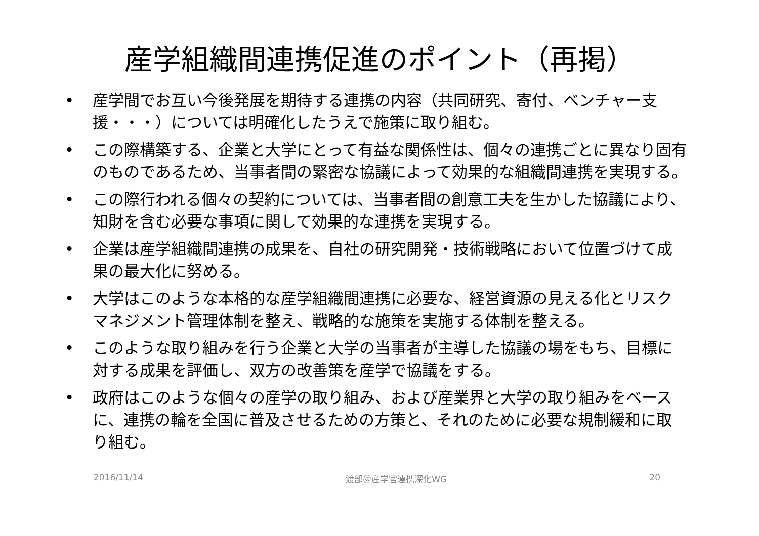産学組織間連携促進のポイント（再掲）
• 産学間でお互い今後発展を期待する連携の内容（共同研究、寄付、ベンチャー支援・・・）については明確化したうえで施策に取り組む。
• この際構築する、企業と大学にとって有益な関係性は、個々の連携ごとに異なり固有のものであるため、当事者間の緊密な協議によって効果的な組織間連携を実現する。
• この際行われる個々の契約については、当事者間の創意工夫を生かした協議により、知財を含む必要な事項に関して効果的な連携を実現する。
• 企業は産学組織間連携の成果を、自社の研究開発・技術戦略において位置づけて成果の最大化に努める。
• 大学はこのような本格的な産学組織間連携に必要な、経営資源の見える化とリスクマネジメント管理体制を整え、戦略的な施策を実施する体制を整える。
• このような取り組みを行う企業と大学の当事者が主導した協議の場をもち、目標に対する成果を評価し、双方の改善策を産学で協議をする。
• 政府はこのような個々の産学の取り組み、および産業界と大学の取り組みをベースに、連携の輪を全国に普及させるための方策と、それのために必要な規制緩和に取り組む。
2016/11/14 渡部＠産学官連携深化WG 20